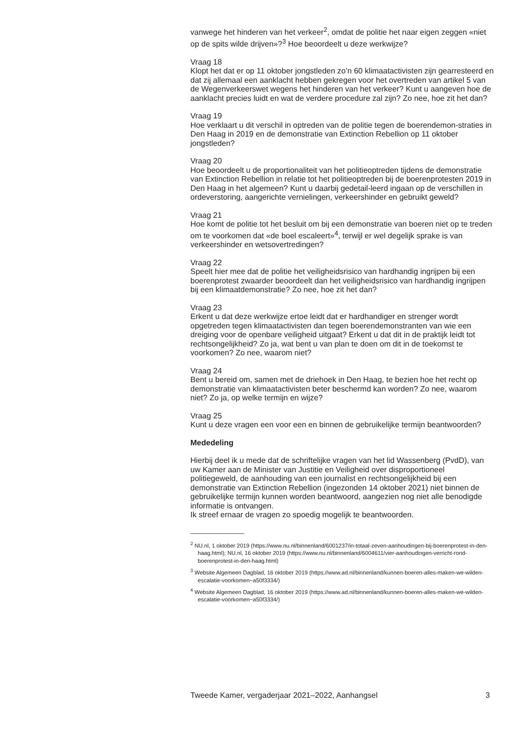vanwege het hinderen van het verkeer<sup>2</sup>, omdat de politie het naar eigen zeggen «niet op de spits wilde drijven»?<sup>3</sup> Hoe beoordeelt u deze werkwijze?
Vraag 18
Klopt het dat er op 11 oktober jongstleden zo’n 60 klimaatactivisten zijn gearresteerd en dat zij allemaal een aanklacht hebben gekregen voor het overtreden van artikel 5 van de Wegenverkeerswet wegens het hinderen van het verkeer? Kunt u aangeven hoe de aanklacht precies luidt en wat de verdere procedure zal zijn? Zo nee, hoe zit het dan?
Vraag 19
Hoe verklaart u dit verschil in optreden van de politie tegen de boerendemon-straties in Den Haag in 2019 en de demonstratie van Extinction Rebellion op 11 oktober jongstleden?
Vraag 20
Hoe beoordeelt u de proportionaliteit van het politieoptreden tijdens de demonstratie van Extinction Rebellion in relatie tot het politieoptreden bij de boerenprotesten 2019 in Den Haag in het algemeen? Kunt u daarbij gedetail-leerd ingaan op de verschillen in ordeverstoring, aangerichte vernielingen, verkeershinder en gebruikt geweld?
Vraag 21
Hoe komt de politie tot het besluit om bij een demonstratie van boeren niet op te treden om te voorkomen dat «de boel escaleert»<sup>4</sup>, terwijl er wel degelijk sprake is van verkeershinder en wetsovertredingen?
Vraag 22
Speelt hier mee dat de politie het veiligheidsrisico van hardhandig ingrijpen bij een boerenprotest zwaarder beoordeelt dan het veiligheidsrisico van hardhandig ingrijpen bij een klimaatdemonstratie? Zo nee, hoe zit het dan?
Vraag 23
Erkent u dat deze werkwijze ertoe leidt dat er hardhandiger en strenger wordt opgetreden tegen klimaatactivisten dan tegen boerendemonstranten van wie een dreiging voor de openbare veiligheid uitgaat? Erkent u dat dit in de praktijk leidt tot rechtsongelijkheid? Zo ja, wat bent u van plan te doen om dit in de toekomst te voorkomen? Zo nee, waarom niet?
Vraag 24
Bent u bereid om, samen met de driehoek in Den Haag, te bezien hoe het recht op demonstratie van klimaatactivisten beter beschermd kan worden? Zo nee, waarom niet? Zo ja, op welke termijn en wijze?
Vraag 25
Kunt u deze vragen een voor een en binnen de gebruikelijke termijn beantwoorden?
Mededeling
Hierbij deel ik u mede dat de schriftelijke vragen van het lid Wassenberg (PvdD), van uw Kamer aan de Minister van Justitie en Veiligheid over disproportioneel politiegeweld, de aanhouding van een journalist en rechtsongelijkheid bij een demonstratie van Extinction Rebellion (ingezonden 14 oktober 2021) niet binnen de gebruikelijke termijn kunnen worden beantwoord, aangezien nog niet alle benodigde informatie is ontvangen.
Ik streef ernaar de vragen zo spoedig mogelijk te beantwoorden.
<sup>2</sup> NU.nl, 1 oktober 2019 (https://www.nu.nl/binnenland/6001237/in-totaal-zeven-aanhoudingen-bij-boerenprotest-in-den-haag.html); NU.nl, 16 oktober 2019 (https://www.nu.nl/binnenland/6004611/vier-aanhoudingen-verricht-rond-boerenprotest-in-den-haag.html)
<sup>3</sup> Website Algemeen Dagblad, 16 oktober 2019 (https://www.ad.nl/binnenland/kunnen-boeren-alles-maken-we-wilden-escalatie-voorkomen~a50f3334/)
<sup>4</sup> Website Algemeen Dagblad, 16 oktober 2019 (https://www.ad.nl/binnenland/kunnen-boeren-alles-maken-we-wilden-escalatie-voorkomen~a50f3334/)
Tweede Kamer, vergaderjaar 2021–2022, Aanhangsel 3